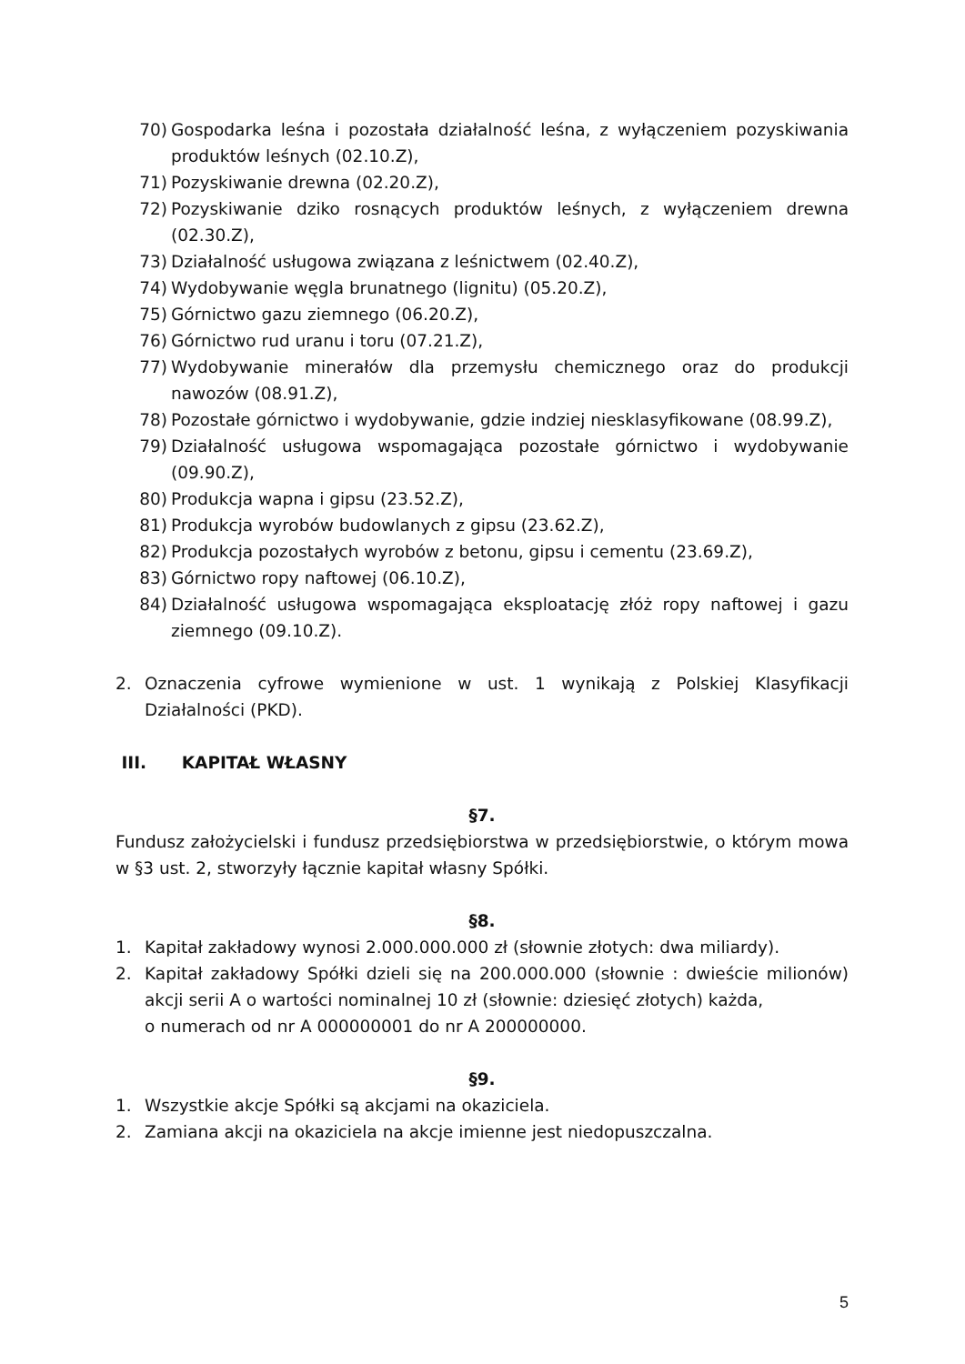70) Gospodarka leśna i pozostała działalność leśna, z wyłączeniem pozyskiwania produktów leśnych (02.10.Z),
71) Pozyskiwanie drewna (02.20.Z),
72) Pozyskiwanie dziko rosnących produktów leśnych, z wyłączeniem drewna (02.30.Z),
73) Działalność usługowa związana z leśnictwem (02.40.Z),
74) Wydobywanie węgla brunatnego (lignitu) (05.20.Z),
75) Górnictwo gazu ziemnego (06.20.Z),
76) Górnictwo rud uranu i toru (07.21.Z),
77) Wydobywanie minerałów dla przemysłu chemicznego oraz do produkcji nawozów (08.91.Z),
78) Pozostałe górnictwo i wydobywanie, gdzie indziej niesklasyfikowane (08.99.Z),
79) Działalność usługowa wspomagająca pozostałe górnictwo i wydobywanie (09.90.Z),
80) Produkcja wapna i gipsu (23.52.Z),
81) Produkcja wyrobów budowlanych z gipsu (23.62.Z),
82) Produkcja pozostałych wyrobów z betonu, gipsu i cementu (23.69.Z),
83) Górnictwo ropy naftowej (06.10.Z),
84) Działalność usługowa wspomagająca eksploatację złóż ropy naftowej i gazu ziemnego (09.10.Z).
2. Oznaczenia cyfrowe wymienione w ust. 1 wynikają z Polskiej Klasyfikacji Działalności (PKD).
III. KAPITAŁ WŁASNY
§7.
Fundusz założycielski i fundusz przedsiębiorstwa w przedsiębiorstwie, o którym mowa w §3 ust. 2, stworzyły łącznie kapitał własny Spółki.
§8.
1. Kapitał zakładowy wynosi 2.000.000.000 zł (słownie złotych: dwa miliardy).
2. Kapitał zakładowy Spółki dzieli się na 200.000.000 (słownie : dwieście milionów) akcji serii A o wartości nominalnej 10 zł (słownie: dziesięć złotych) każda,
o numerach od nr A 000000001 do nr A 200000000.
§9.
1. Wszystkie akcje Spółki są akcjami na okaziciela.
2. Zamiana akcji na okaziciela na akcje imienne jest niedopuszczalna.
5